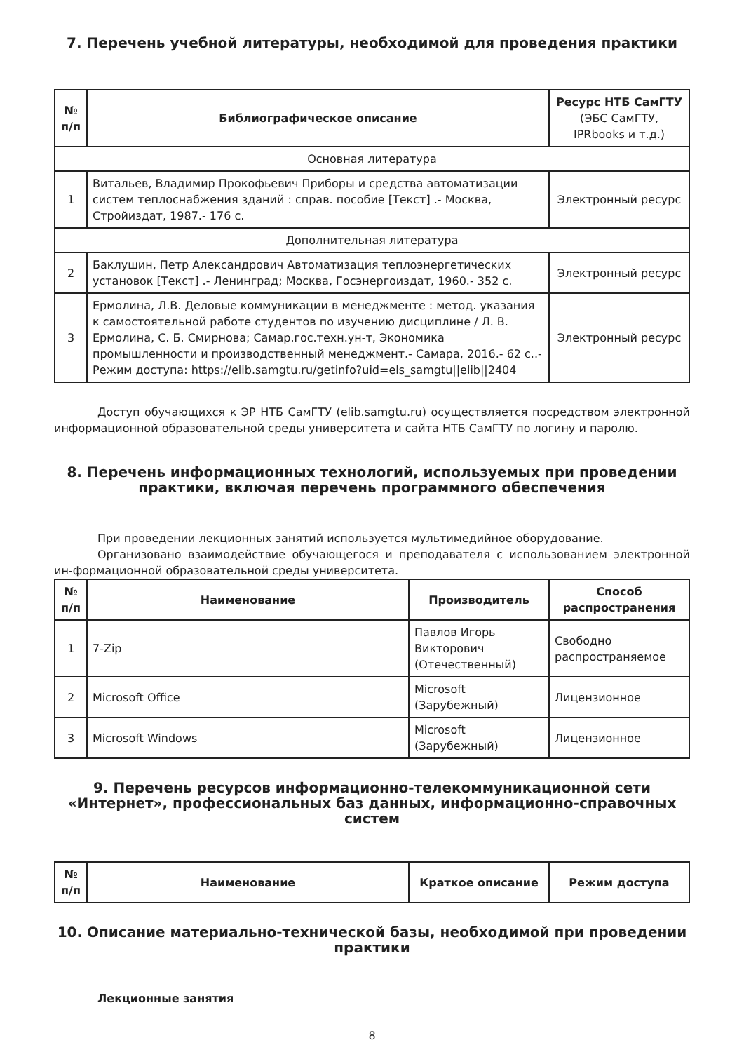7. Перечень учебной литературы, необходимой для проведения практики
| № п/п | Библиографическое описание | Ресурс НТБ СамГТУ (ЭБС СамГТУ, IPRbooks и т.д.) |
| --- | --- | --- |
| Основная литература | | |
| 1 | Витальев, Владимир Прокофьевич Приборы и средства автоматизации систем теплоснабжения зданий : справ. пособие [Текст] .- Москва, Стройиздат, 1987.- 176 с. | Электронный ресурс |
| Дополнительная литература | | |
| 2 | Баклушин, Петр Александрович Автоматизация теплоэнергетических установок [Текст] .- Ленинград; Москва, Госэнергоиздат, 1960.- 352 с. | Электронный ресурс |
| 3 | Ермолина, Л.В. Деловые коммуникации в менеджменте : метод. указания к самостоятельной работе студентов по изучению дисциплине / Л. В. Ермолина, С. Б. Смирнова; Самар.гос.техн.ун-т, Экономика промышленности и производственный менеджмент.- Самара, 2016.- 62 с..- Режим доступа: https://elib.samgtu.ru/getinfo?uid=els_samgtu//elib//2404 | Электронный ресурс |
Доступ обучающихся к ЭР НТБ СамГТУ (elib.samgtu.ru) осуществляется посредством электронной информационной образовательной среды университета и сайта НТБ СамГТУ по логину и паролю.
8. Перечень информационных технологий, используемых при проведении практики, включая перечень программного обеспечения
При проведении лекционных занятий используется мультимедийное оборудование.
Организовано взаимодействие обучающегося и преподавателя с использованием электронной ин-формационной образовательной среды университета.
| № п/п | Наименование | Производитель | Способ распространения |
| --- | --- | --- | --- |
| 1 | 7-Zip | Павлов Игорь Викторович (Отечественный) | Свободно распространяемое |
| 2 | Microsoft Office | Microsoft (Зарубежный) | Лицензионное |
| 3 | Microsoft Windows | Microsoft (Зарубежный) | Лицензионное |
9. Перечень ресурсов информационно-телекоммуникационной сети «Интернет», профессиональных баз данных, информационно-справочных систем
| № п/п | Наименование | Краткое описание | Режим доступа |
| --- | --- | --- | --- |
10. Описание материально-технической базы, необходимой при проведении практики
Лекционные занятия
8